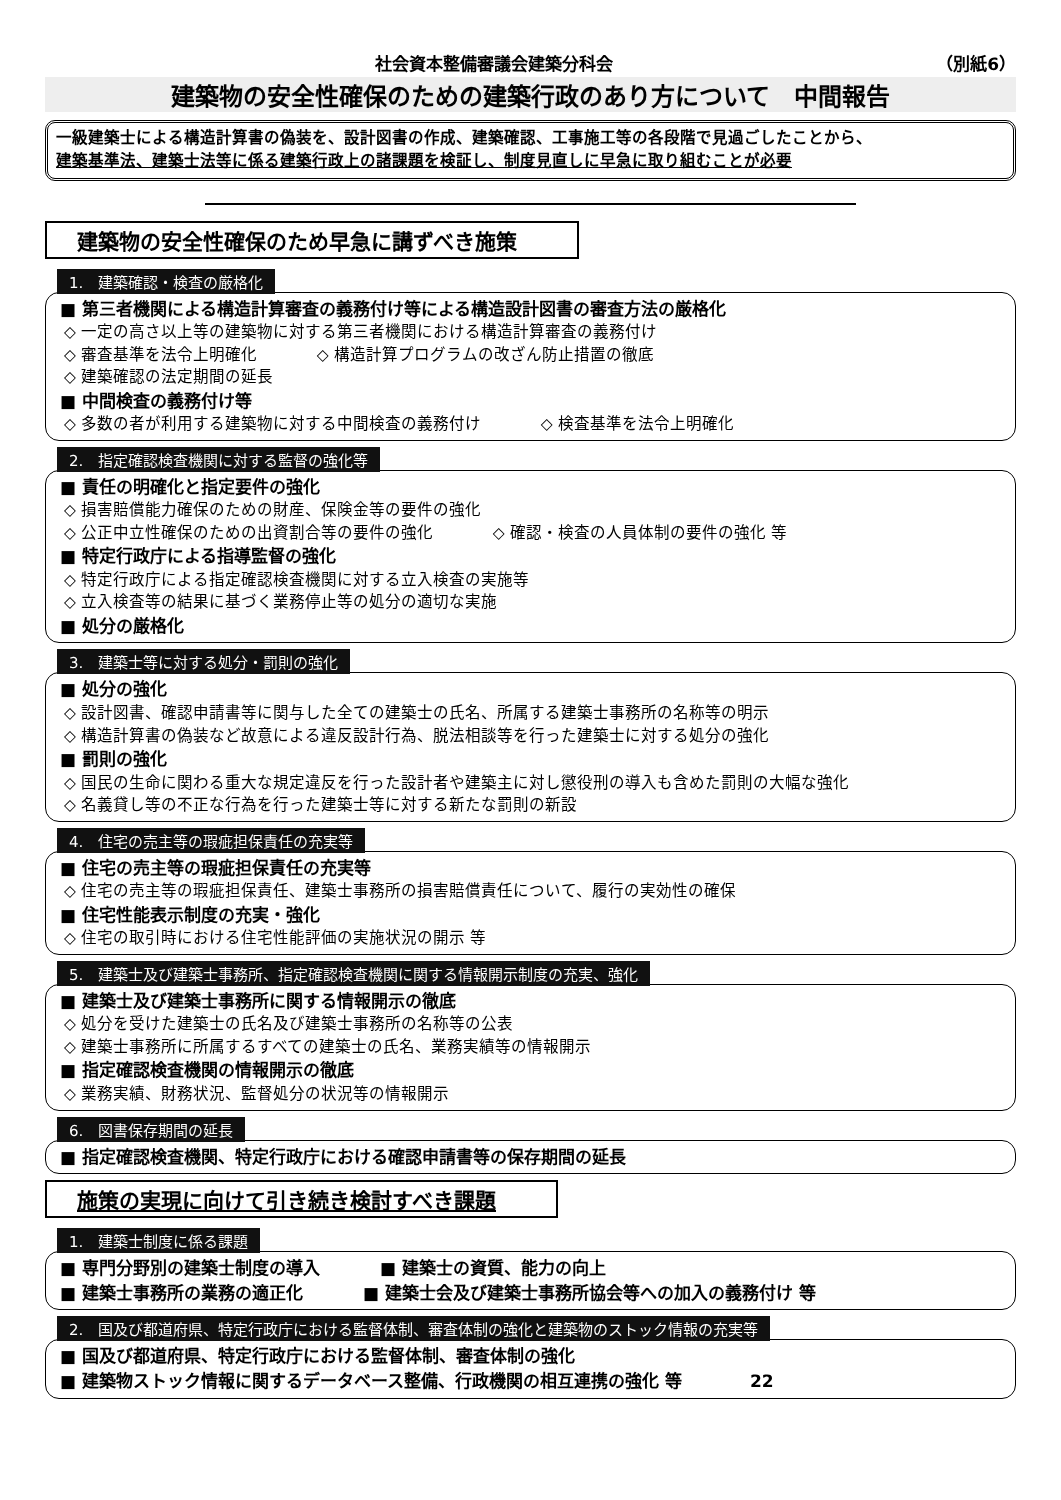社会資本整備審議会建築分科会 （別紙6）
建築物の安全性確保のための建築行政のあり方について　中間報告
一級建築士による構造計算書の偽装を、設計図書の作成、建築確認、工事施工等の各段階で見過ごしたことから、
建築基準法、建築士法等に係る建築行政上の諸課題を検証し、制度見直しに早急に取り組むことが必要
建築物の安全性確保のため早急に講ずべき施策
1.　建築確認・検査の厳格化
■ 第三者機関による構造計算審査の義務付け等による構造設計図書の審査方法の厳格化
◇ 一定の高さ以上等の建築物に対する第三者機関における構造計算審査の義務付け
◇ 審査基準を法令上明確化 ◇ 構造計算プログラムの改ざん防止措置の徹底
◇ 建築確認の法定期間の延長
■ 中間検査の義務付け等
◇ 多数の者が利用する建築物に対する中間検査の義務付け ◇ 検査基準を法令上明確化
2.　指定確認検査機関に対する監督の強化等
■ 責任の明確化と指定要件の強化
◇ 損害賠償能力確保のための財産、保険金等の要件の強化
◇ 公正中立性確保のための出資割合等の要件の強化 ◇ 確認・検査の人員体制の要件の強化 等
■ 特定行政庁による指導監督の強化
◇ 特定行政庁による指定確認検査機関に対する立入検査の実施等
◇ 立入検査等の結果に基づく業務停止等の処分の適切な実施
■ 処分の厳格化
3.　建築士等に対する処分・罰則の強化
■ 処分の強化
◇ 設計図書、確認申請書等に関与した全ての建築士の氏名、所属する建築士事務所の名称等の明示
◇ 構造計算書の偽装など故意による違反設計行為、脱法相談等を行った建築士に対する処分の強化
■ 罰則の強化
◇ 国民の生命に関わる重大な規定違反を行った設計者や建築主に対し懲役刑の導入も含めた罰則の大幅な強化
◇ 名義貸し等の不正な行為を行った建築士等に対する新たな罰則の新設
4.　住宅の売主等の瑕疵担保責任の充実等
■ 住宅の売主等の瑕疵担保責任の充実等
◇ 住宅の売主等の瑕疵担保責任、建築士事務所の損害賠償責任について、履行の実効性の確保
■ 住宅性能表示制度の充実・強化
◇ 住宅の取引時における住宅性能評価の実施状況の開示 等
5.　建築士及び建築士事務所、指定確認検査機関に関する情報開示制度の充実、強化
■ 建築士及び建築士事務所に関する情報開示の徹底
◇ 処分を受けた建築士の氏名及び建築士事務所の名称等の公表
◇ 建築士事務所に所属するすべての建築士の氏名、業務実績等の情報開示
■ 指定確認検査機関の情報開示の徹底
◇ 業務実績、財務状況、監督処分の状況等の情報開示
6.　図書保存期間の延長
■ 指定確認検査機関、特定行政庁における確認申請書等の保存期間の延長
施策の実現に向けて引き続き検討すべき課題
1.　建築士制度に係る課題
■ 専門分野別の建築士制度の導入 ■ 建築士の資質、能力の向上
■ 建築士事務所の業務の適正化 ■ 建築士会及び建築士事務所協会等への加入の義務付け 等
2.　国及び都道府県、特定行政庁における監督体制、審査体制の強化と建築物のストック情報の充実等
■ 国及び都道府県、特定行政庁における監督体制、審査体制の強化
■ 建築物ストック情報に関するデータベース整備、行政機関の相互連携の強化 等　　　　22